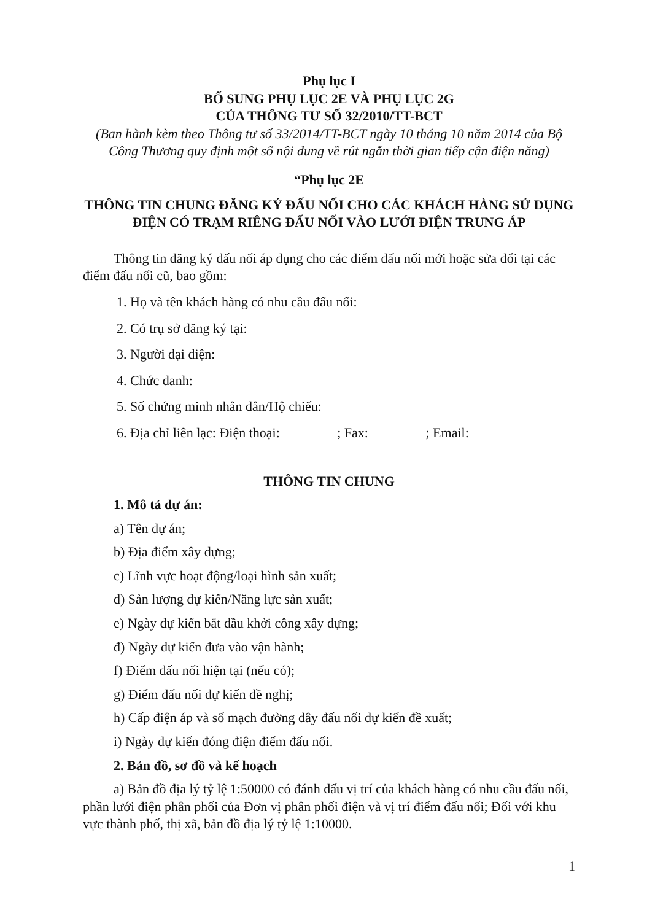Phụ lục I
BỔ SUNG PHỤ LỤC 2E VÀ PHỤ LỤC 2G
CỦA THÔNG TƯ SỐ 32/2010/TT-BCT
(Ban hành kèm theo Thông tư số 33/2014/TT-BCT ngày 10 tháng 10 năm 2014 của Bộ Công Thương quy định một số nội dung về rút ngắn thời gian tiếp cận điện năng)
“Phụ lục 2E
THÔNG TIN CHUNG ĐĂNG KÝ ĐẤU NỐI CHO CÁC KHÁCH HÀNG SỬ DỤNG ĐIỆN CÓ TRẠM RIÊNG ĐẤU NỐI VÀO LƯỚI ĐIỆN TRUNG ÁP
Thông tin đăng ký đấu nối áp dụng cho các điểm đấu nối mới hoặc sửa đổi tại các điểm đấu nối cũ, bao gồm:
1. Họ và tên khách hàng có nhu cầu đấu nối:
2. Có trụ sở đăng ký tại:
3. Người đại diện:
4. Chức danh:
5. Số chứng minh nhân dân/Hộ chiếu:
6. Địa chỉ liên lạc: Điện thoại: ; Fax: ; Email:
THÔNG TIN CHUNG
1. Mô tả dự án:
a) Tên dự án;
b) Địa điểm xây dựng;
c) Lĩnh vực hoạt động/loại hình sản xuất;
d) Sản lượng dự kiến/Năng lực sản xuất;
e) Ngày dự kiến bắt đầu khởi công xây dựng;
đ) Ngày dự kiến đưa vào vận hành;
f) Điểm đấu nối hiện tại (nếu có);
g) Điểm đấu nối dự kiến đề nghị;
h) Cấp điện áp và số mạch đường dây đấu nối dự kiến đề xuất;
i) Ngày dự kiến đóng điện điểm đấu nối.
2. Bản đồ, sơ đồ và kế hoạch
a) Bản đồ địa lý tỷ lệ 1:50000 có đánh dấu vị trí của khách hàng có nhu cầu đấu nối, phần lưới điện phân phối của Đơn vị phân phối điện và vị trí điểm đấu nối; Đối với khu vực thành phố, thị xã, bản đồ địa lý tỷ lệ 1:10000.
1